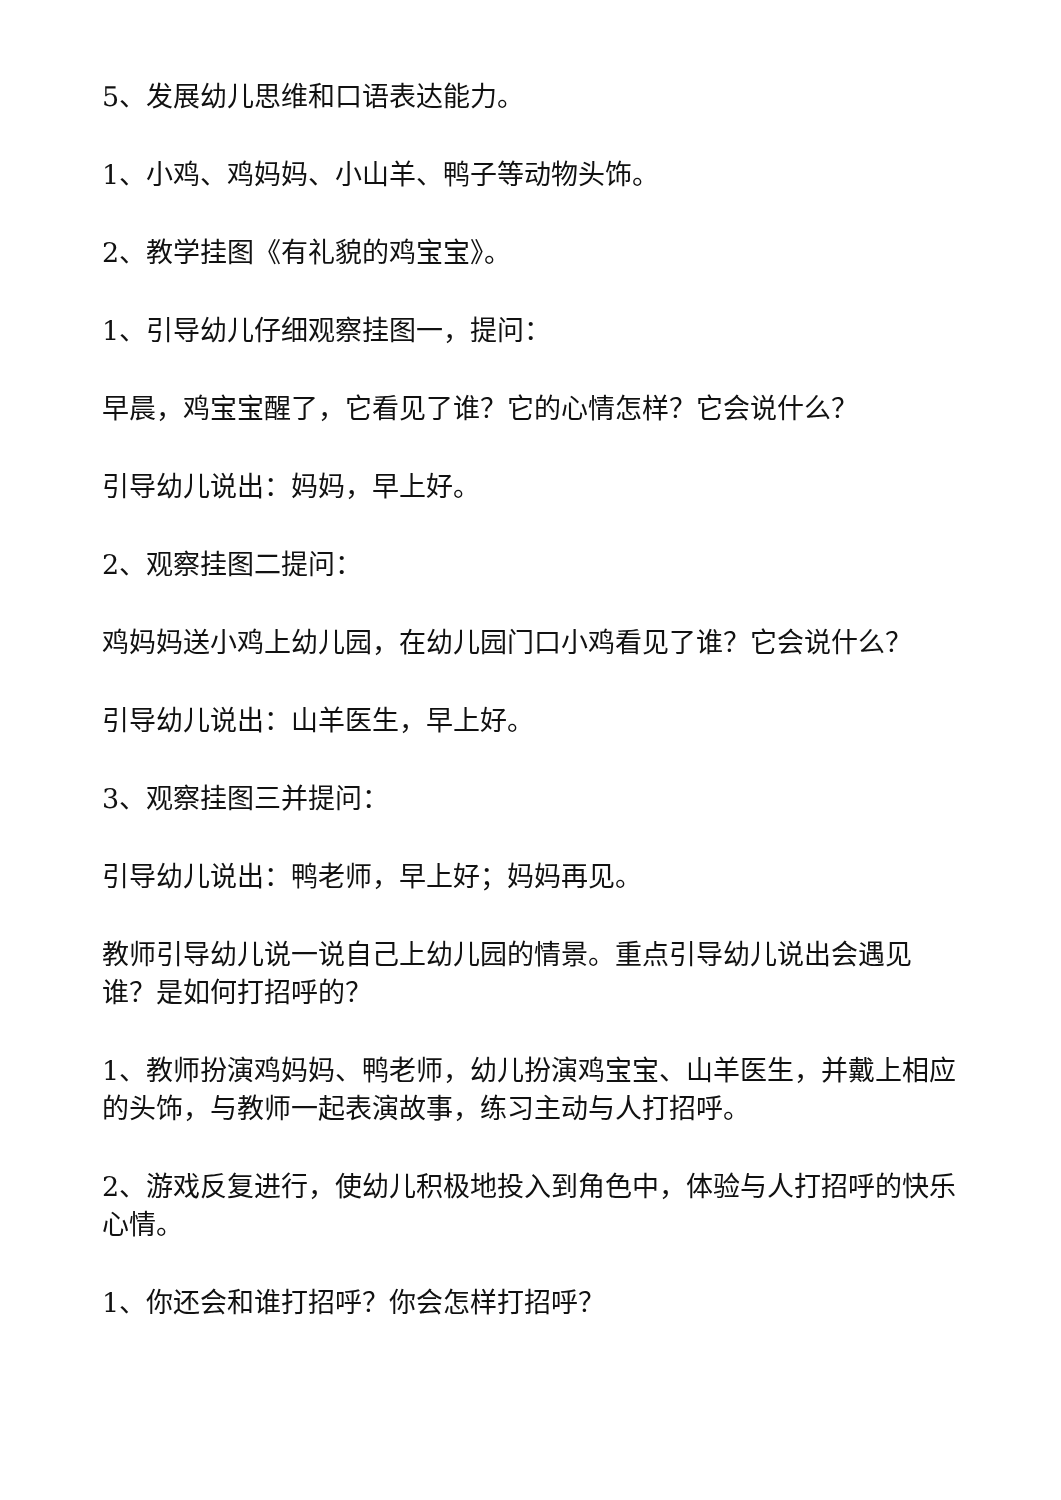5、发展幼儿思维和口语表达能力。
1、小鸡、鸡妈妈、小山羊、鸭子等动物头饰。
2、教学挂图《有礼貌的鸡宝宝》。
1、引导幼儿仔细观察挂图一，提问：
早晨，鸡宝宝醒了，它看见了谁？它的心情怎样？它会说什么？
引导幼儿说出：妈妈，早上好。
2、观察挂图二提问：
鸡妈妈送小鸡上幼儿园，在幼儿园门口小鸡看见了谁？它会说什么？
引导幼儿说出：山羊医生，早上好。
3、观察挂图三并提问：
引导幼儿说出：鸭老师，早上好；妈妈再见。
教师引导幼儿说一说自己上幼儿园的情景。重点引导幼儿说出会遇见谁？是如何打招呼的？
1、教师扮演鸡妈妈、鸭老师，幼儿扮演鸡宝宝、山羊医生，并戴上相应的头饰，与教师一起表演故事，练习主动与人打招呼。
2、游戏反复进行，使幼儿积极地投入到角色中，体验与人打招呼的快乐心情。
1、你还会和谁打招呼？你会怎样打招呼？